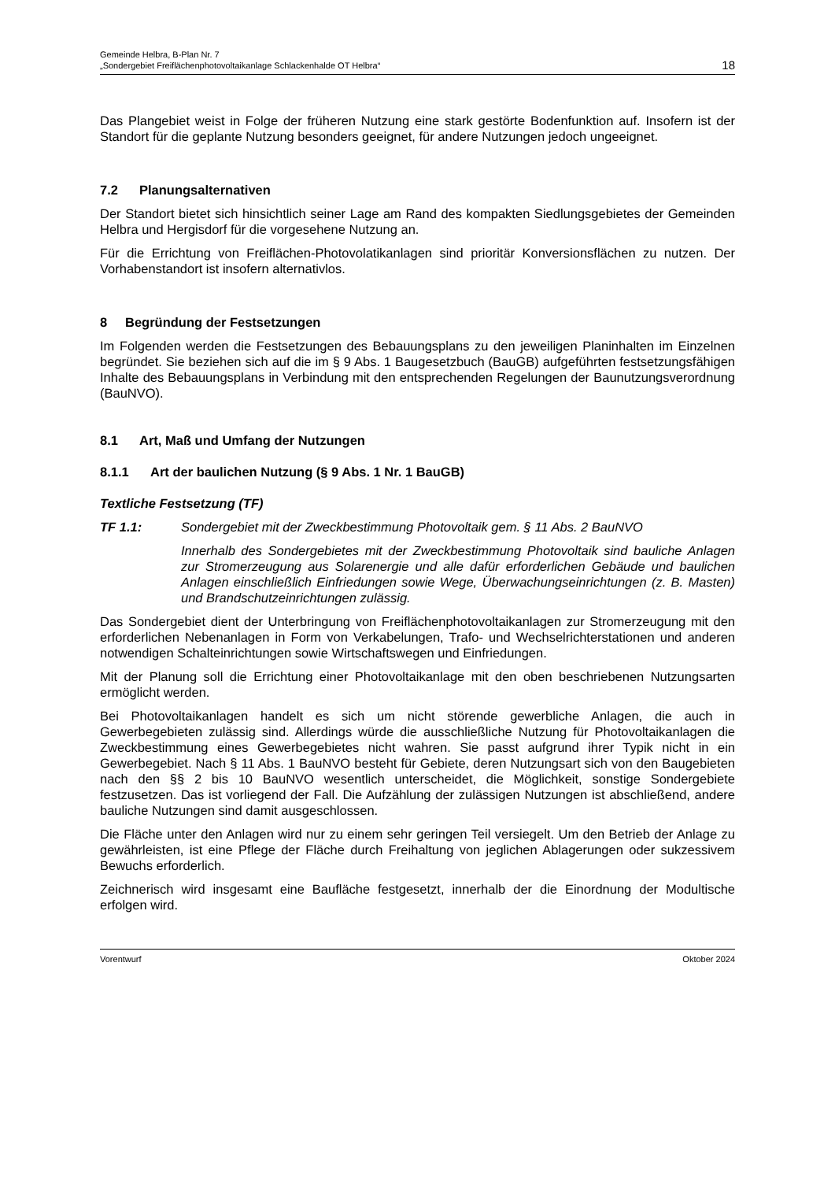Gemeinde Helbra, B-Plan Nr. 7
„Sondergebiet Freiflächenphotovoltaikanlage Schlackenhalde OT Helbra“
18
Das Plangebiet weist in Folge der früheren Nutzung eine stark gestörte Bodenfunktion auf. Insofern ist der Standort für die geplante Nutzung besonders geeignet, für andere Nutzungen jedoch ungeeignet.
7.2 Planungsalternativen
Der Standort bietet sich hinsichtlich seiner Lage am Rand des kompakten Siedlungsgebietes der Gemeinden Helbra und Hergisdorf für die vorgesehene Nutzung an.
Für die Errichtung von Freiflächen-Photovolatikanlagen sind prioritär Konversionsflächen zu nutzen. Der Vorhabenstandort ist insofern alternativlos.
8 Begründung der Festsetzungen
Im Folgenden werden die Festsetzungen des Bebauungsplans zu den jeweiligen Planinhalten im Einzelnen begründet. Sie beziehen sich auf die im § 9 Abs. 1 Baugesetzbuch (BauGB) aufgeführten festsetzungsfähigen Inhalte des Bebauungsplans in Verbindung mit den entsprechenden Regelungen der Baunutzungsverordnung (BauNVO).
8.1 Art, Maß und Umfang der Nutzungen
8.1.1 Art der baulichen Nutzung (§ 9 Abs. 1 Nr. 1 BauGB)
Textliche Festsetzung (TF)
TF 1.1: Sondergebiet mit der Zweckbestimmung Photovoltaik gem. § 11 Abs. 2 BauNVO
Innerhalb des Sondergebietes mit der Zweckbestimmung Photovoltaik sind bauliche Anlagen zur Stromerzeugung aus Solarenergie und alle dafür erforderlichen Gebäude und baulichen Anlagen einschließlich Einfriedungen sowie Wege, Überwachungseinrichtungen (z. B. Masten) und Brandschutzeinrichtungen zulässig.
Das Sondergebiet dient der Unterbringung von Freiflächenphotovoltaikanlagen zur Stromerzeugung mit den erforderlichen Nebenanlagen in Form von Verkabelungen, Trafo- und Wechselrichterstationen und anderen notwendigen Schalteinrichtungen sowie Wirtschaftswegen und Einfriedungen.
Mit der Planung soll die Errichtung einer Photovoltaikanlage mit den oben beschriebenen Nutzungsarten ermöglicht werden.
Bei Photovoltaikanlagen handelt es sich um nicht störende gewerbliche Anlagen, die auch in Gewerbegebieten zulässig sind. Allerdings würde die ausschließliche Nutzung für Photovoltaikanlagen die Zweckbestimmung eines Gewerbegebietes nicht wahren. Sie passt aufgrund ihrer Typik nicht in ein Gewerbegebiet. Nach § 11 Abs. 1 BauNVO besteht für Gebiete, deren Nutzungsart sich von den Baugebieten nach den §§ 2 bis 10 BauNVO wesentlich unterscheidet, die Möglichkeit, sonstige Sondergebiete festzusetzen. Das ist vorliegend der Fall. Die Aufzählung der zulässigen Nutzungen ist abschließend, andere bauliche Nutzungen sind damit ausgeschlossen.
Die Fläche unter den Anlagen wird nur zu einem sehr geringen Teil versiegelt. Um den Betrieb der Anlage zu gewährleisten, ist eine Pflege der Fläche durch Freihaltung von jeglichen Ablagerungen oder sukzessivem Bewuchs erforderlich.
Zeichnerisch wird insgesamt eine Baufläche festgesetzt, innerhalb der die Einordnung der Modultische erfolgen wird.
Vorentwurf Oktober 2024